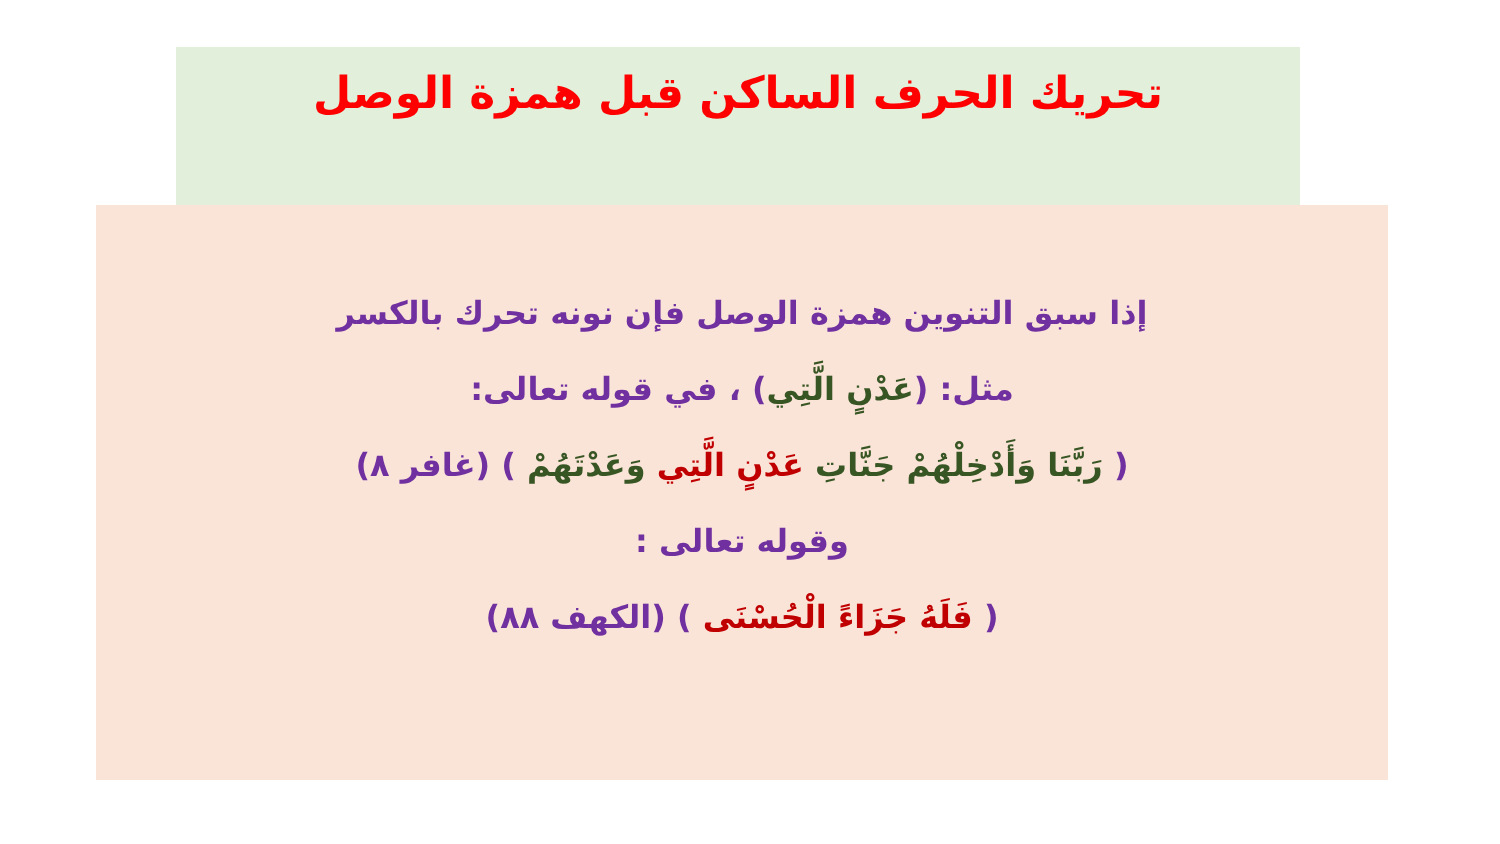تحريك الحرف الساكن قبل همزة الوصل
إذا سبق التنوين همزة الوصل فإن نونه تحرك بالكسر
مثل: (عَدْنٍ الَّتِي) ، في قوله تعالى:
( رَبَّنَا وَأَدْخِلْهُمْ جَنَّاتِ عَدْنٍ الَّتِي وَعَدْتَهُمْ ) (غافر ٨)
وقوله تعالى :
( فَلَهُ جَزَاءً الْحُسْنَى ) (الكهف ٨٨)